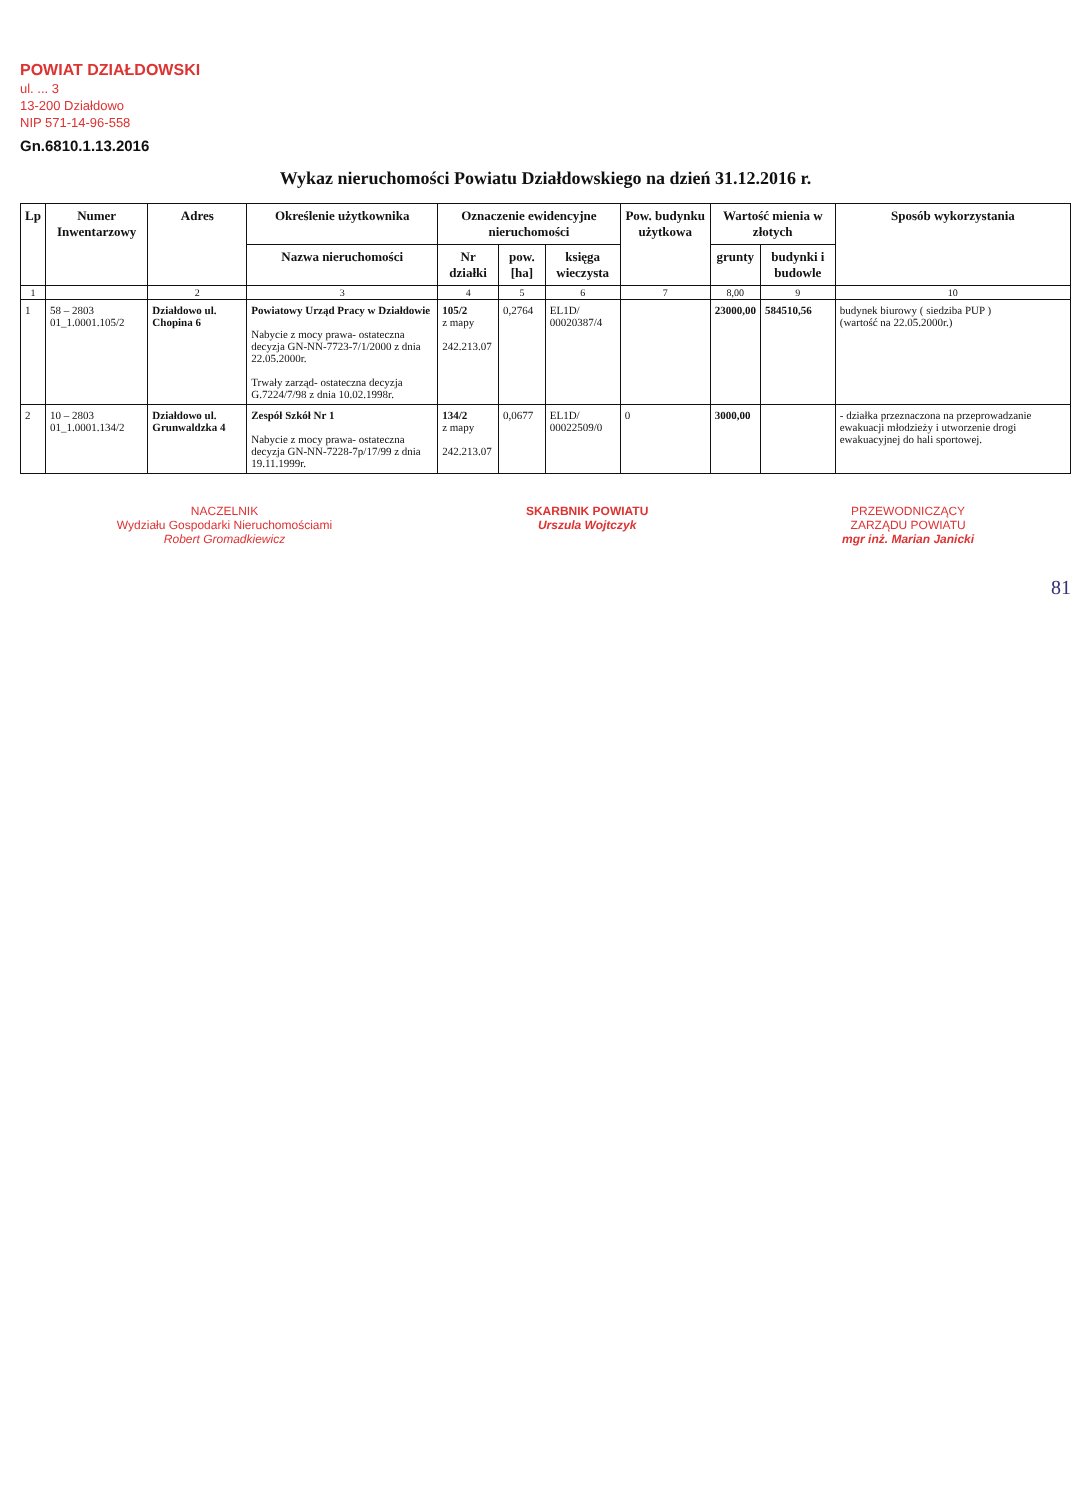POWIAT DZIAŁDOWSKI
ul. ... 3
13-200 Działdowo
NIP 571-14-96-558
Gn.6810.1.13.2016
Wykaz nieruchomości Powiatu Działdowskiego na dzień 31.12.2016 r.
| Lp | Numer Inwentarzowy | Adres | Określenie użytkownika | Oznaczenie ewidencyjne nieruchomości | | | Pow. budynku użytkowa | Wartość mienia w złotych | | Sposób wykorzystania |
| --- | --- | --- | --- | --- | --- | --- | --- | --- | --- | --- |
| | | | Nazwa nieruchomości | Nr działki | pow. [ha] | księga wieczysta | | grunty | budynki i budowle | |
| 1 | | 2 | 3 | 4 | 5 | 6 | 7 | 8,00 | 9 | 10 |
| 1 | 58 – 2803 01_1.0001.105/2 | Działdowo ul. Chopina 6 | Powiatowy Urząd Pracy w Działdowie Nabycie z mocy prawa- ostateczna decyzja GN-NN-7723-7/1/2000 z dnia 22.05.2000r. Trwały zarząd- ostateczna decyzja G.7224/7/98 z dnia 10.02.1998r. | 105/2 z mapy 242.213.07 | 0,2764 | EL1D/ 00020387/4 | | 23000,00 | 584510,56 | budynek biurowy ( siedziba PUP ) (wartość na 22.05.2000r.) |
| 2 | 10 – 2803 01_1.0001.134/2 | Działdowo ul. Grunwaldzka 4 | Zespół Szkół Nr 1 Nabycie z mocy prawa- ostateczna decyzja GN-NN-7228-7p/17/99 z dnia 19.11.1999r. | 134/2 z mapy 242.213.07 | 0,0677 | EL1D/ 00022509/0 | 0 | 3000,00 | | - działka przeznaczona na przeprowadzanie ewakuacji młodzieży i utworzenie drogi ewakuacyjnej do hali sportowej. |
NACZELNIK
Wydziału Gospodarki Nieruchomościami
Robert Gromadkiewicz
SKARBNIK POWIATU
Urszula Wojtczyk
PRZEWODNICZĄCY
ZARZĄDU POWIATU
mgr inż. Marian Janicki
81